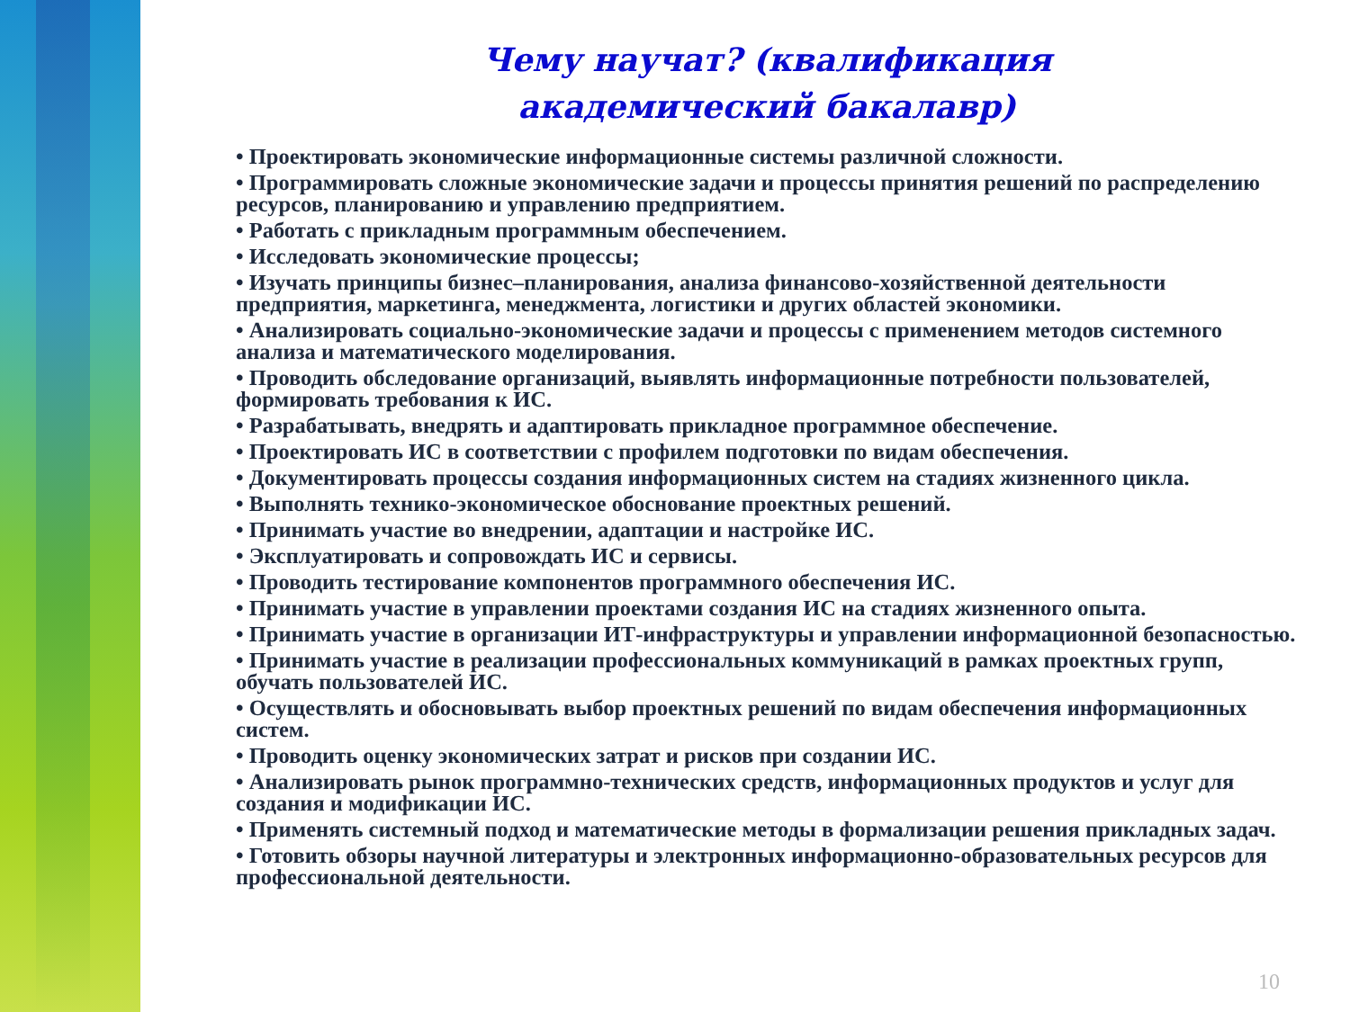Чему научат? (квалификация
академический бакалавр)
• Проектировать экономические информационные системы различной сложности.
• Программировать сложные экономические задачи и процессы принятия решений по распределению ресурсов, планированию и управлению предприятием.
• Работать с прикладным программным обеспечением.
• Исследовать экономические процессы;
• Изучать принципы бизнес–планирования, анализа финансово-хозяйственной деятельности предприятия, маркетинга, менеджмента, логистики и других областей экономики.
• Анализировать социально-экономические задачи и процессы с применением методов системного анализа и математического моделирования.
• Проводить обследование организаций, выявлять информационные потребности пользователей, формировать требования к ИС.
• Разрабатывать, внедрять и адаптировать прикладное программное обеспечение.
• Проектировать ИС в соответствии с профилем подготовки по видам обеспечения.
• Документировать процессы создания информационных систем на стадиях жизненного цикла.
• Выполнять технико-экономическое обоснование проектных решений.
• Принимать участие во внедрении, адаптации и настройке ИС.
• Эксплуатировать и сопровождать ИС и сервисы.
• Проводить тестирование компонентов программного обеспечения ИС.
• Принимать участие в управлении проектами создания ИС на стадиях жизненного опыта.
• Принимать участие в организации ИТ-инфраструктуры и управлении информационной безопасностью.
• Принимать участие в реализации профессиональных коммуникаций в рамках проектных групп, обучать пользователей ИС.
• Осуществлять и обосновывать выбор проектных решений по видам обеспечения информационных систем.
• Проводить оценку экономических затрат и рисков при создании ИС.
• Анализировать рынок программно-технических средств, информационных продуктов и услуг для создания и модификации ИС.
• Применять системный подход и математические методы в формализации решения прикладных задач.
• Готовить обзоры научной литературы и электронных информационно-образовательных ресурсов для профессиональной деятельности.
10